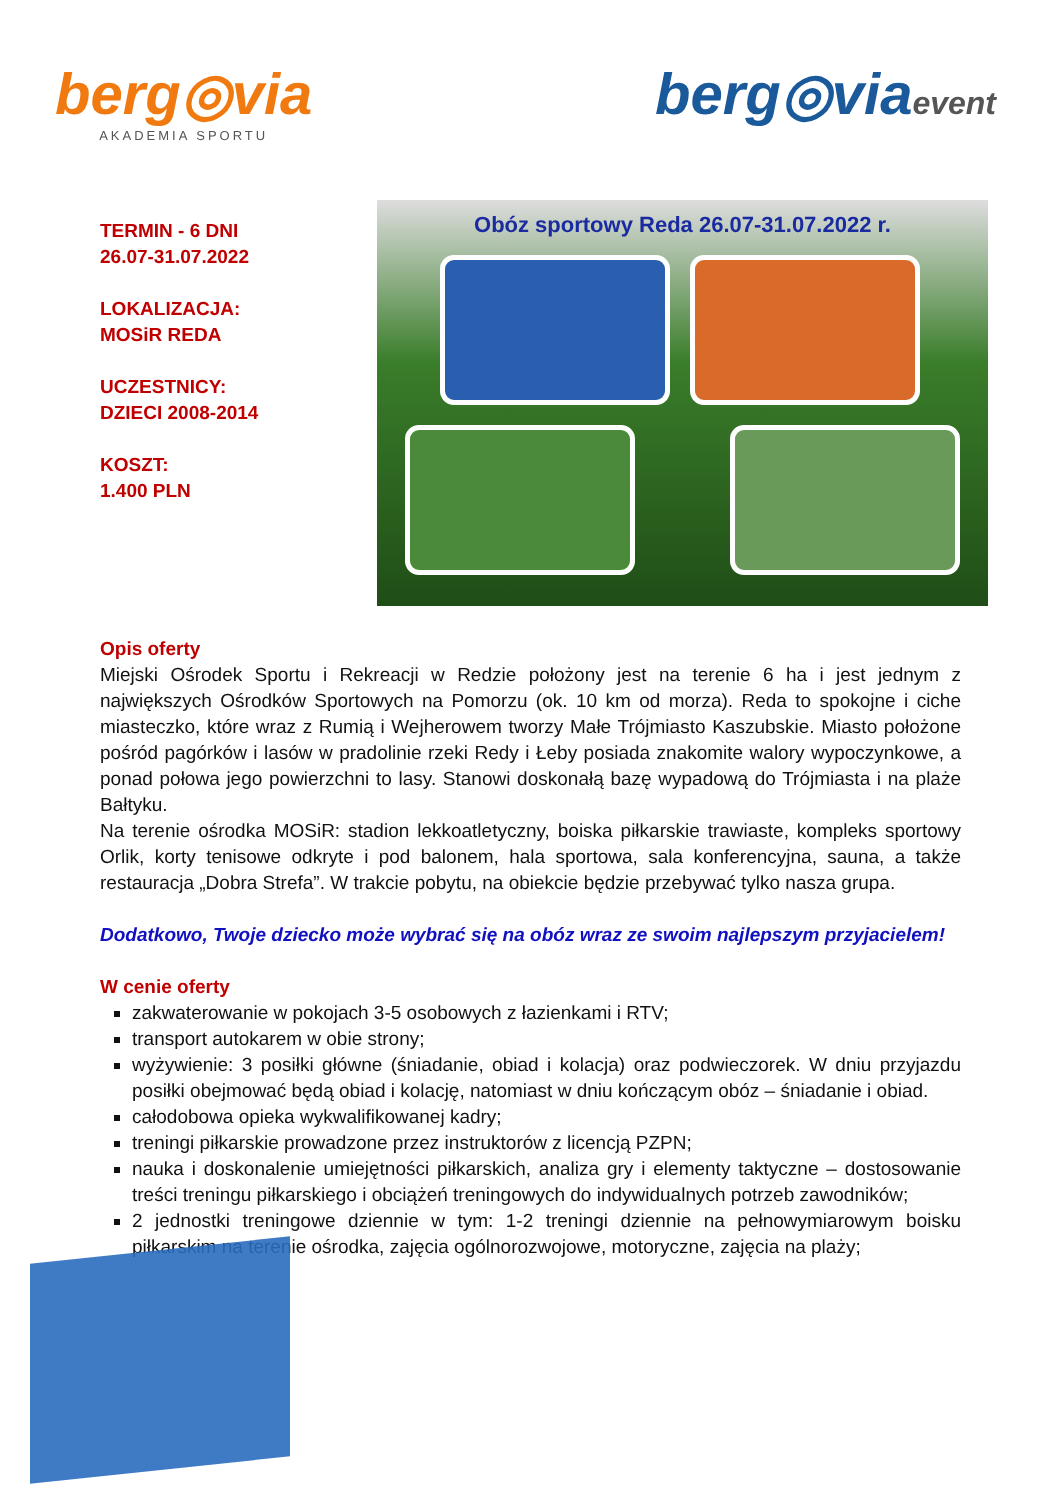berg◎via
AKADEMIA SPORTU
berg◎viaevent
TERMIN - 6 DNI
26.07-31.07.2022
LOKALIZACJA:
MOSiR REDA
UCZESTNICY:
DZIECI 2008-2014
KOSZT:
1.400 PLN
Obóz sportowy Reda 26.07-31.07.2022 r.
Opis oferty
Miejski Ośrodek Sportu i Rekreacji w Redzie położony jest na terenie 6 ha i jest jednym z największych Ośrodków Sportowych na Pomorzu (ok. 10 km od morza). Reda to spokojne i ciche miasteczko, które wraz z Rumią i Wejherowem tworzy Małe Trójmiasto Kaszubskie. Miasto położone pośród pagórków i lasów w pradolinie rzeki Redy i Łeby posiada znakomite walory wypoczynkowe, a ponad połowa jego powierzchni to lasy. Stanowi doskonałą bazę wypadową do Trójmiasta i na plaże Bałtyku.
Na terenie ośrodka MOSiR: stadion lekkoatletyczny, boiska piłkarskie trawiaste, kompleks sportowy Orlik, korty tenisowe odkryte i pod balonem, hala sportowa, sala konferencyjna, sauna, a także restauracja „Dobra Strefa”. W trakcie pobytu, na obiekcie będzie przebywać tylko nasza grupa.
Dodatkowo, Twoje dziecko może wybrać się na obóz wraz ze swoim najlepszym przyjacielem!
W cenie oferty
zakwaterowanie w pokojach 3-5 osobowych z łazienkami i RTV;
transport autokarem w obie strony;
wyżywienie: 3 posiłki główne (śniadanie, obiad i kolacja) oraz podwieczorek. W dniu przyjazdu posiłki obejmować będą obiad i kolację, natomiast w dniu kończącym obóz – śniadanie i obiad.
całodobowa opieka wykwalifikowanej kadry;
treningi piłkarskie prowadzone przez instruktorów z licencją PZPN;
nauka i doskonalenie umiejętności piłkarskich, analiza gry i elementy taktyczne – dostosowanie treści treningu piłkarskiego i obciążeń treningowych do indywidualnych potrzeb zawodników;
2 jednostki treningowe dziennie w tym: 1-2 treningi dziennie na pełnowymiarowym boisku piłkarskim na terenie ośrodka, zajęcia ogólnorozwojowe, motoryczne, zajęcia na plaży;